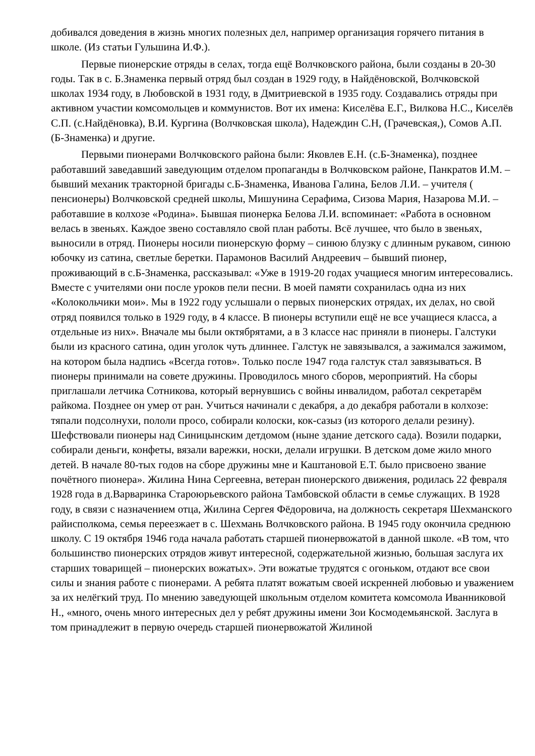добивался доведения в жизнь многих полезных дел, например организация горячего питания в школе. (Из статьи Гульшина И.Ф.).
Первые пионерские отряды в селах, тогда ещё Волчковского района, были созданы в 20-30 годы. Так в с. Б.Знаменка первый отряд был создан в 1929 году, в Найдёновской, Волчковской школах 1934 году, в Любовской в 1931 году, в Дмитриевской в 1935 году. Создавались отряды при активном участии комсомольцев и коммунистов. Вот их имена: Киселёва Е.Г., Вилкова Н.С., Киселёв С.П. (с.Найдёновка), В.И. Кургина (Волчковская школа), Надеждин С.Н, (Грачевская,), Сомов А.П. (Б-Знаменка) и другие.
Первыми пионерами Волчковского района были: Яковлев Е.Н. (с.Б-Знаменка), позднее работавший заведавший заведующим отделом пропаганды в Волчковском районе, Панкратов И.М. – бывший механик тракторной бригады с.Б-Знаменка, Иванова Галина, Белов Л.И. – учителя ( пенсионеры) Волчковской средней школы, Мишунина Серафима, Сизова Мария, Назарова М.И. – работавшие в колхозе «Родина». Бывшая пионерка Белова Л.И. вспоминает: «Работа в основном велась в звеньях. Каждое звено составляло свой план работы. Всё лучшее, что было в звеньях, выносили в отряд. Пионеры носили пионерскую форму – синюю блузку с длинным рукавом, синюю юбочку из сатина, светлые беретки. Парамонов Василий Андреевич – бывший пионер, проживающий в с.Б-Знаменка, рассказывал: «Уже в 1919-20 годах учащиеся многим интересовались. Вместе с учителями они после уроков пели песни. В моей памяти сохранилась одна из них «Колокольчики мои». Мы в 1922 году услышали о первых пионерских отрядах, их делах, но свой отряд появился только в 1929 году, в 4 классе. В пионеры вступили ещё не все учащиеся класса, а отдельные из них». Вначале мы были октябрятами, а в 3 классе нас приняли в пионеры. Галстуки были из красного сатина, один уголок чуть длиннее. Галстук не завязывался, а зажимался зажимом, на котором была надпись «Всегда готов». Только после 1947 года галстук стал завязываться. В пионеры принимали на совете дружины. Проводилось много сборов, мероприятий. На сборы приглашали летчика Сотникова, который вернувшись с войны инвалидом, работал секретарём райкома. Позднее он умер от ран. Учиться начинали с декабря, а до декабря работали в колхозе: тяпали подсолнухи, пололи просо, собирали колоски, кок-сазыз (из которого делали резину). Шефствовали пионеры над Синицынским детдомом (ныне здание детского сада). Возили подарки, собирали деньги, конфеты, вязали варежки, носки, делали игрушки. В детском доме жило много детей. В начале 80-тых годов на сборе дружины мне и Каштановой Е.Т. было присвоено звание почётного пионера». Жилина Нина Сергеевна, ветеран пионерского движения, родилась 22 февраля 1928 года в д.Варваринка Староюрьевского района Тамбовской области в семье служащих. В 1928 году, в связи с назначением отца, Жилина Сергея Фёдоровича, на должность секретаря Шехманского райисполкома, семья переезжает в с. Шехмань Волчковского района. В 1945 году окончила среднюю школу. С 19 октября 1946 года начала работать старшей пионервожатой в данной школе. «В том, что большинство пионерских отрядов живут интересной, содержательной жизнью, большая заслуга их старших товарищей – пионерских вожатых». Эти вожатые трудятся с огоньком, отдают все свои силы и знания работе с пионерами. А ребята платят вожатым своей искренней любовью и уважением за их нелёгкий труд. По мнению заведующей школьным отделом комитета комсомола Иванниковой Н., «много, очень много интересных дел у ребят дружины имени Зои Космодемьянской. Заслуга в том принадлежит в первую очередь старшей пионервожатой Жилиной